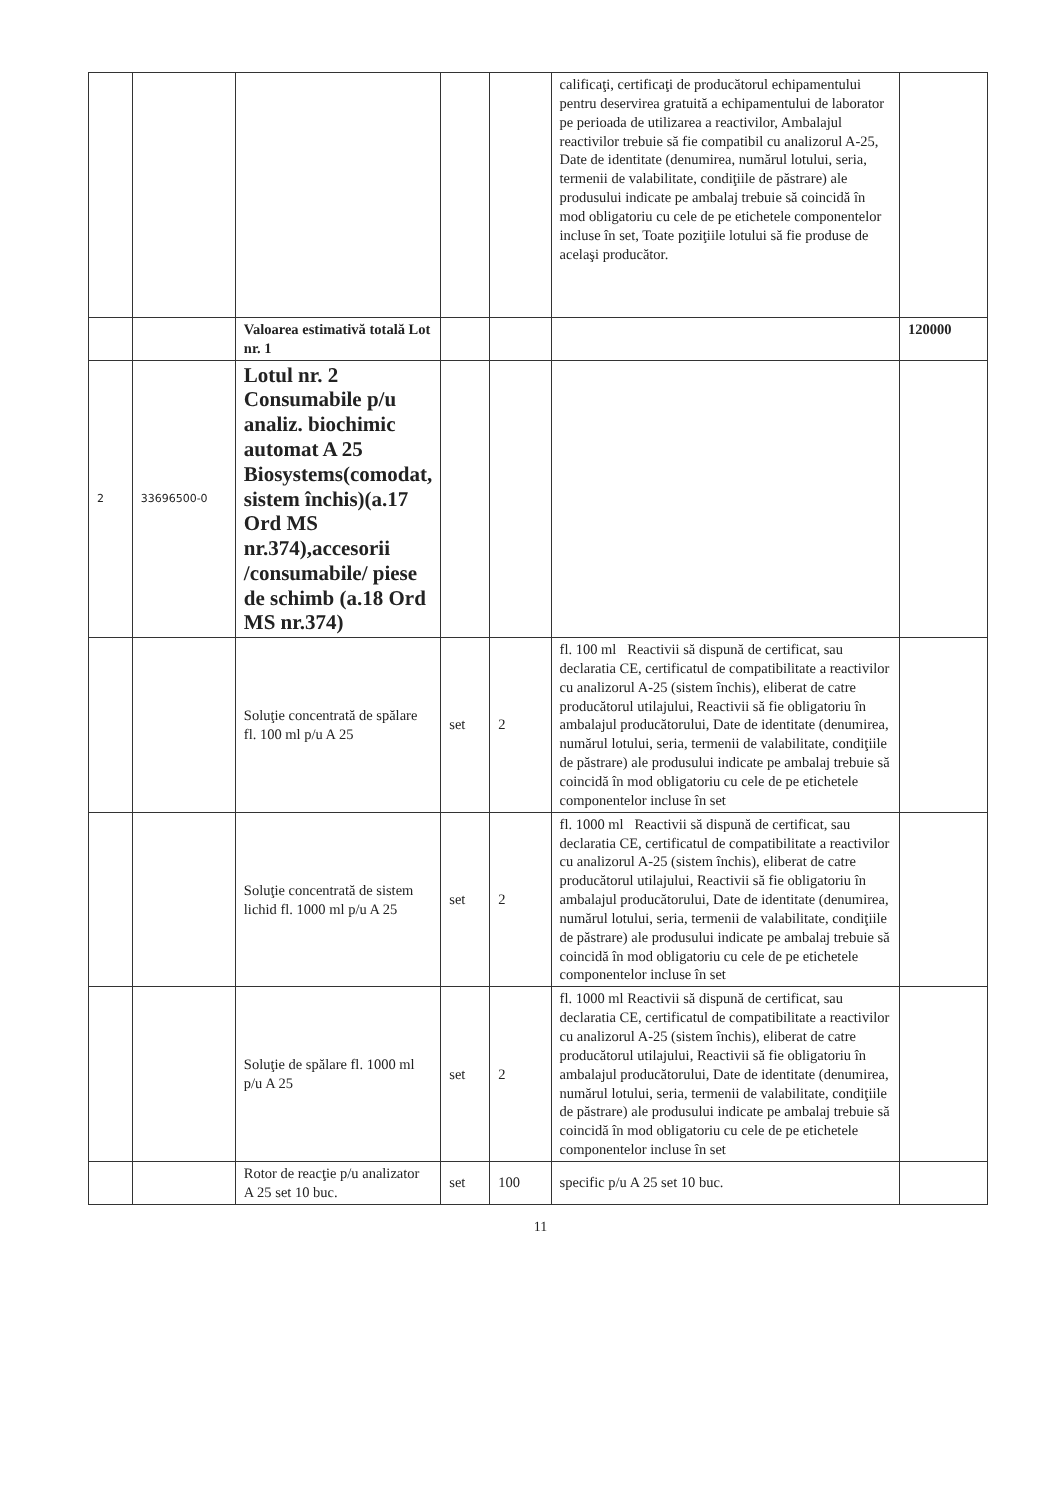| | | | | | calificaţi, certificaţi de producătorul echipamentului pentru deservirea gratuită a echipamentului de laborator pe perioada de utilizarea a reactivilor, Ambalajul reactivilor trebuie să fie compatibil cu analizorul A-25, Date de identitate (denumirea, numărul lotului, seria, termenii de valabilitate, condiţiile de păstrare) ale produsului indicate pe ambalaj trebuie să coincidă în mod obligatoriu cu cele de pe etichetele componentelor incluse în set, Toate poziţiile lotului să fie produse de acelaşi producător. | |
| | | Valoarea estimativă totală Lot nr. 1 | | | | 120000 |
| 2 | 33696500-0 | Lotul nr. 2 Consumabile p/u analiz. biochimic automat A 25 Biosystems(comodat, sistem închis)(a.17 Ord MS nr.374),accesorii /consumabile/ piese de schimb (a.18 Ord MS nr.374) | | | | |
| | | Soluţie concentrată de spălare fl. 100 ml p/u A 25 | set | 2 | fl. 100 ml Reactivii să dispună de certificat, sau declaratia CE, certificatul de compatibilitate a reactivilor cu analizorul A-25 (sistem închis), eliberat de catre producătorul utilajului, Reactivii să fie obligatoriu în ambalajul producătorului, Date de identitate (denumirea, numărul lotului, seria, termenii de valabilitate, condiţiile de păstrare) ale produsului indicate pe ambalaj trebuie să coincidă în mod obligatoriu cu cele de pe etichetele componentelor incluse în set | |
| | | Soluţie concentrată de sistem lichid fl. 1000 ml p/u A 25 | set | 2 | fl. 1000 ml Reactivii să dispună de certificat, sau declaratia CE, certificatul de compatibilitate a reactivilor cu analizorul A-25 (sistem închis), eliberat de catre producătorul utilajului, Reactivii să fie obligatoriu în ambalajul producătorului, Date de identitate (denumirea, numărul lotului, seria, termenii de valabilitate, condiţiile de păstrare) ale produsului indicate pe ambalaj trebuie să coincidă în mod obligatoriu cu cele de pe etichetele componentelor incluse în set | |
| | | Soluţie de spălare fl. 1000 ml p/u A 25 | set | 2 | fl. 1000 ml Reactivii să dispună de certificat, sau declaratia CE, certificatul de compatibilitate a reactivilor cu analizorul A-25 (sistem închis), eliberat de catre producătorul utilajului, Reactivii să fie obligatoriu în ambalajul producătorului, Date de identitate (denumirea, numărul lotului, seria, termenii de valabilitate, condiţiile de păstrare) ale produsului indicate pe ambalaj trebuie să coincidă în mod obligatoriu cu cele de pe etichetele componentelor incluse în set | |
| | | Rotor de reacţie p/u analizator A 25 set 10 buc. | set | 100 | specific p/u A 25 set 10 buc. | |
11